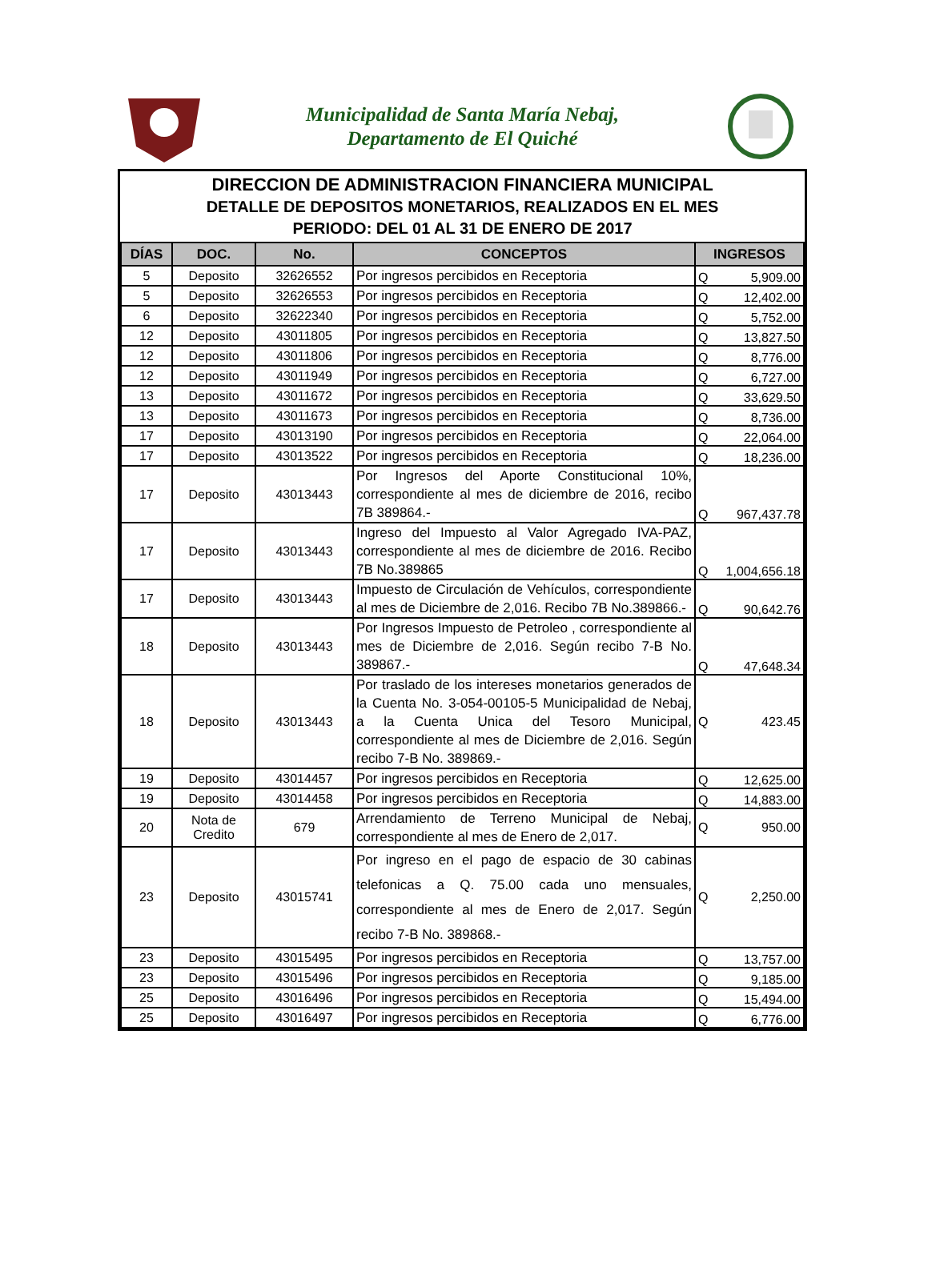Municipalidad de Santa María Nebaj,
Departamento de El Quiché
DIRECCION DE ADMINISTRACION FINANCIERA MUNICIPAL
DETALLE DE DEPOSITOS MONETARIOS, REALIZADOS EN EL MES
PERIODO: DEL 01 AL 31 DE ENERO DE 2017
| DÍAS | DOC. | No. | CONCEPTOS | INGRESOS | |
| --- | --- | --- | --- | --- | --- |
| 5 | Deposito | 32626552 | Por ingresos percibidos en Receptoria | Q | 5,909.00 |
| 5 | Deposito | 32626553 | Por ingresos percibidos en Receptoria | Q | 12,402.00 |
| 6 | Deposito | 32622340 | Por ingresos percibidos en Receptoria | Q | 5,752.00 |
| 12 | Deposito | 43011805 | Por ingresos percibidos en Receptoria | Q | 13,827.50 |
| 12 | Deposito | 43011806 | Por ingresos percibidos en Receptoria | Q | 8,776.00 |
| 12 | Deposito | 43011949 | Por ingresos percibidos en Receptoria | Q | 6,727.00 |
| 13 | Deposito | 43011672 | Por ingresos percibidos en Receptoria | Q | 33,629.50 |
| 13 | Deposito | 43011673 | Por ingresos percibidos en Receptoria | Q | 8,736.00 |
| 17 | Deposito | 43013190 | Por ingresos percibidos en Receptoria | Q | 22,064.00 |
| 17 | Deposito | 43013522 | Por ingresos percibidos en Receptoria | Q | 18,236.00 |
| 17 | Deposito | 43013443 | Por Ingresos del Aporte Constitucional 10%, correspondiente al mes de diciembre de 2016, recibo 7B 389864.- | Q | 967,437.78 |
| 17 | Deposito | 43013443 | Ingreso del Impuesto al Valor Agregado IVA-PAZ, correspondiente al mes de diciembre de 2016. Recibo 7B No.389865 | Q | 1,004,656.18 |
| 17 | Deposito | 43013443 | Impuesto de Circulación de Vehículos, correspondiente al mes de Diciembre de 2,016. Recibo 7B No.389866.- | Q | 90,642.76 |
| 18 | Deposito | 43013443 | Por Ingresos Impuesto de Petroleo , correspondiente al mes de Diciembre de 2,016. Según recibo 7-B No. 389867.- | Q | 47,648.34 |
| 18 | Deposito | 43013443 | Por traslado de los intereses monetarios generados de la Cuenta No. 3-054-00105-5 Municipalidad de Nebaj, a la Cuenta Unica del Tesoro Municipal, correspondiente al mes de Diciembre de 2,016. Según recibo 7-B No. 389869.- | Q | 423.45 |
| 19 | Deposito | 43014457 | Por ingresos percibidos en Receptoria | Q | 12,625.00 |
| 19 | Deposito | 43014458 | Por ingresos percibidos en Receptoria | Q | 14,883.00 |
| 20 | Nota de Credito | 679 | Arrendamiento de Terreno Municipal de Nebaj, correspondiente al mes de Enero de 2,017. | Q | 950.00 |
| 23 | Deposito | 43015741 | Por ingreso en el pago de espacio de 30 cabinas telefonicas a Q. 75.00 cada uno mensuales, correspondiente al mes de Enero de 2,017. Según recibo 7-B No. 389868.- | Q | 2,250.00 |
| 23 | Deposito | 43015495 | Por ingresos percibidos en Receptoria | Q | 13,757.00 |
| 23 | Deposito | 43015496 | Por ingresos percibidos en Receptoria | Q | 9,185.00 |
| 25 | Deposito | 43016496 | Por ingresos percibidos en Receptoria | Q | 15,494.00 |
| 25 | Deposito | 43016497 | Por ingresos percibidos en Receptoria | Q | 6,776.00 |